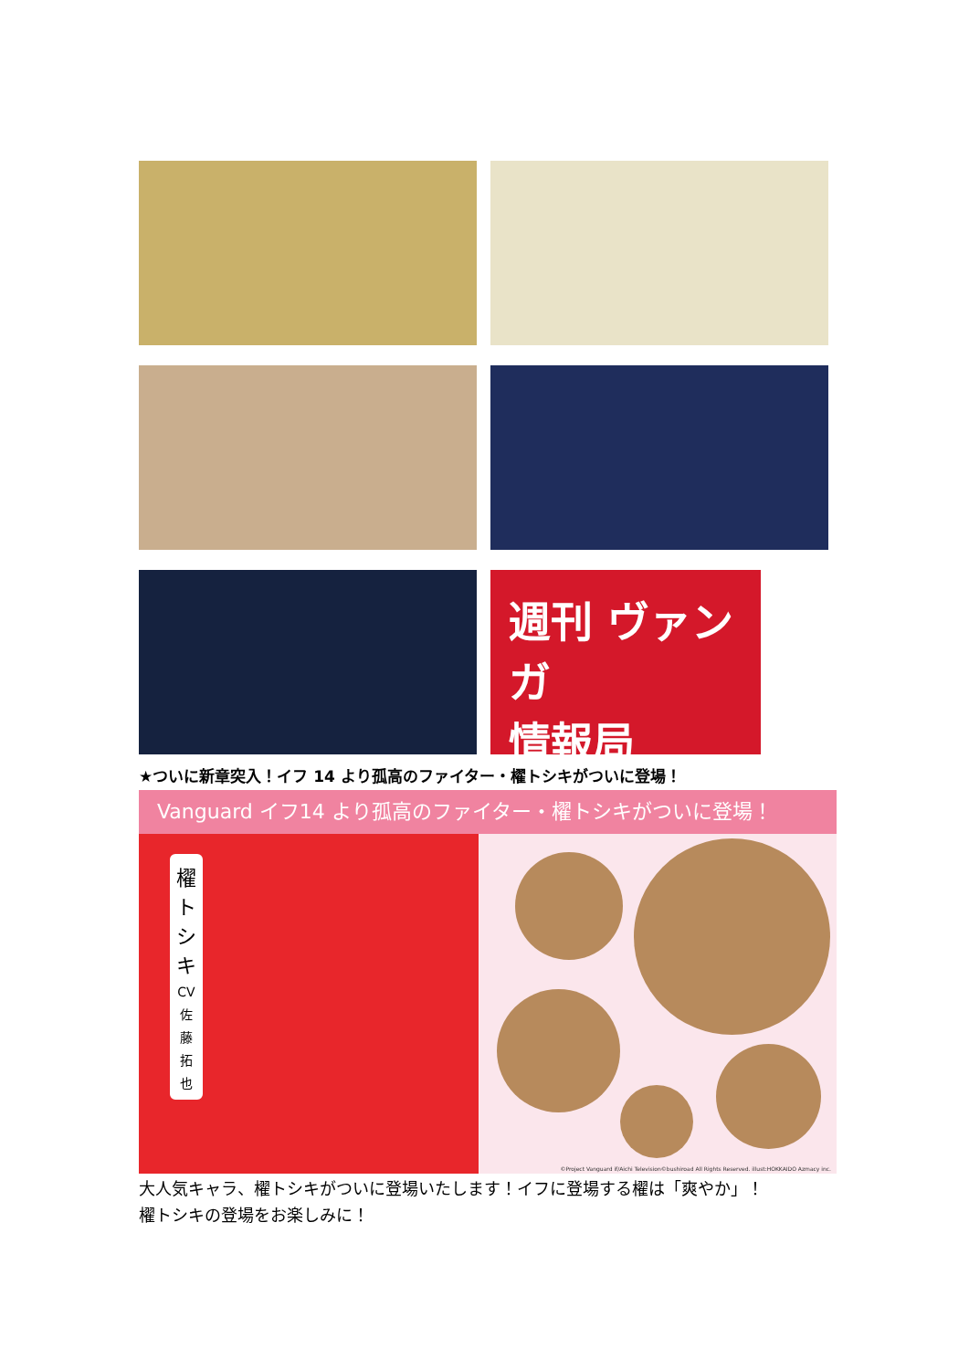週刊 ヴァンガ
情報局
★ついに新章突入！イフ 14 より孤高のファイター・櫂トシキがついに登場！
Vanguard イフ14 より孤高のファイター・櫂トシキがついに登場！
櫂
トシキ
CV
佐
藤
拓
也
©Project Vanguard if/Aichi Television©bushiroad All Rights Reserved. illust:HOKKAIDO Azmacy inc.
大人気キャラ、櫂トシキがついに登場いたします！イフに登場する櫂は「爽やか」！
櫂トシキの登場をお楽しみに！